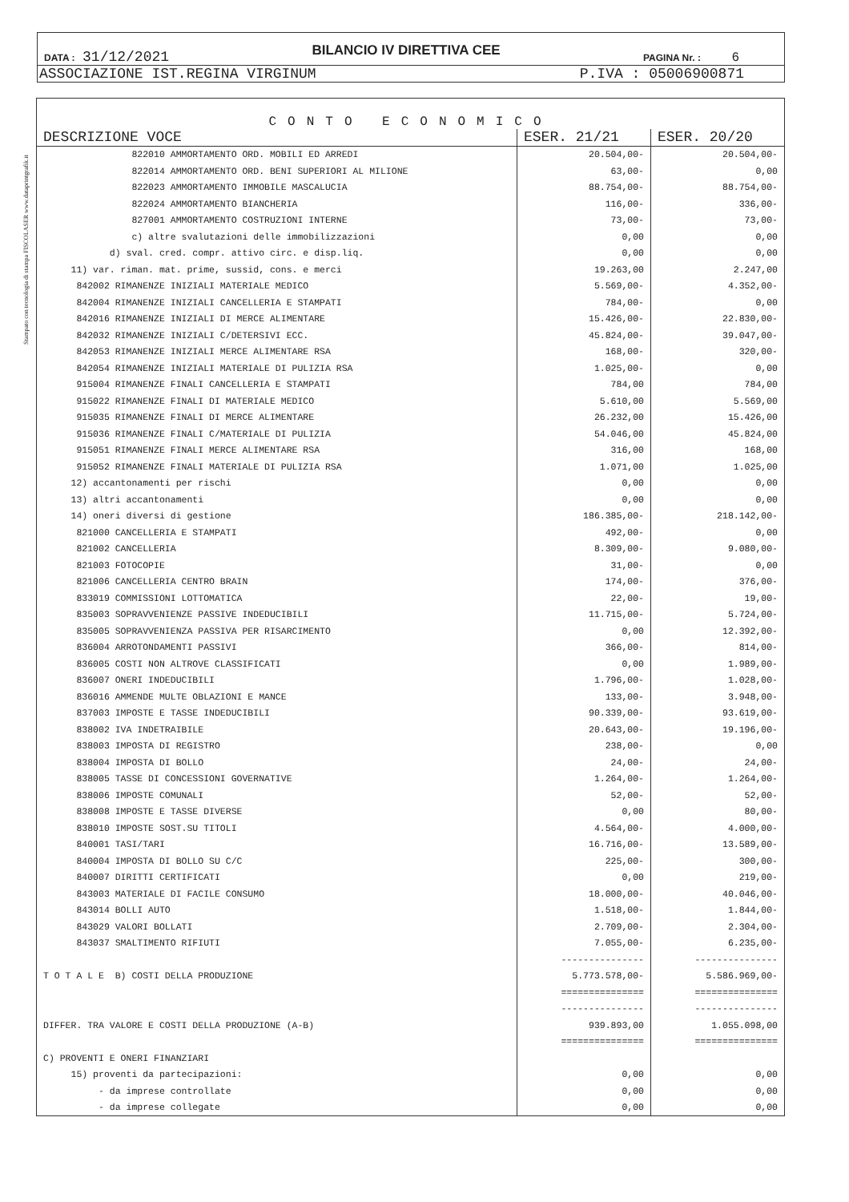Stampato con tecnologia di stampa FISCOLASER www.dataprintgrafik.it
DATA : 31/12/2021 BILANCIO IV DIRETTIVA CEE PAGINA Nr. : 6
ASSOCIAZIONE IST.REGINA VIRGINUM P.IVA : 05006900871
CONTO ECONOMICO
| DESCRIZIONE VOCE | ESER. 21/21 | ESER. 20/20 |
| --- | --- | --- |
| 822010 AMMORTAMENTO ORD. MOBILI ED ARREDI | 20.504,00- | 20.504,00- |
| 822014 AMMORTAMENTO ORD. BENI SUPERIORI AL MILIONE | 63,00- | 0,00 |
| 822023 AMMORTAMENTO IMMOBILE MASCALUCIA | 88.754,00- | 88.754,00- |
| 822024 AMMORTAMENTO BIANCHERIA | 116,00- | 336,00- |
| 827001 AMMORTAMENTO COSTRUZIONI INTERNE | 73,00- | 73,00- |
| c) altre svalutazioni delle immobilizzazioni | 0,00 | 0,00 |
| d) sval. cred. compr. attivo circ. e disp.liq. | 0,00 | 0,00 |
| 11) var. riman. mat. prime, sussid, cons. e merci | 19.263,00 | 2.247,00 |
| 842002 RIMANENZE INIZIALI MATERIALE MEDICO | 5.569,00- | 4.352,00- |
| 842004 RIMANENZE INIZIALI CANCELLERIA E STAMPATI | 784,00- | 0,00 |
| 842016 RIMANENZE INIZIALI DI MERCE ALIMENTARE | 15.426,00- | 22.830,00- |
| 842032 RIMANENZE INIZIALI C/DETERSIVI ECC. | 45.824,00- | 39.047,00- |
| 842053 RIMANENZE INIZIALI MERCE ALIMENTARE RSA | 168,00- | 320,00- |
| 842054 RIMANENZE INIZIALI MATERIALE DI PULIZIA RSA | 1.025,00- | 0,00 |
| 915004 RIMANENZE FINALI CANCELLERIA E STAMPATI | 784,00 | 784,00 |
| 915022 RIMANENZE FINALI DI MATERIALE MEDICO | 5.610,00 | 5.569,00 |
| 915035 RIMANENZE FINALI DI MERCE ALIMENTARE | 26.232,00 | 15.426,00 |
| 915036 RIMANENZE FINALI C/MATERIALE DI PULIZIA | 54.046,00 | 45.824,00 |
| 915051 RIMANENZE FINALI MERCE ALIMENTARE RSA | 316,00 | 168,00 |
| 915052 RIMANENZE FINALI MATERIALE DI PULIZIA RSA | 1.071,00 | 1.025,00 |
| 12) accantonamenti per rischi | 0,00 | 0,00 |
| 13) altri accantonamenti | 0,00 | 0,00 |
| 14) oneri diversi di gestione | 186.385,00- | 218.142,00- |
| 821000 CANCELLERIA E STAMPATI | 492,00- | 0,00 |
| 821002 CANCELLERIA | 8.309,00- | 9.080,00- |
| 821003 FOTOCOPIE | 31,00- | 0,00 |
| 821006 CANCELLERIA CENTRO BRAIN | 174,00- | 376,00- |
| 833019 COMMISSIONI LOTTOMATICA | 22,00- | 19,00- |
| 835003 SOPRAVVENIENZE PASSIVE INDEDUCIBILI | 11.715,00- | 5.724,00- |
| 835005 SOPRAVVENIENZA PASSIVA PER RISARCIMENTO | 0,00 | 12.392,00- |
| 836004 ARROTONDAMENTI PASSIVI | 366,00- | 814,00- |
| 836005 COSTI NON ALTROVE CLASSIFICATI | 0,00 | 1.989,00- |
| 836007 ONERI INDEDUCIBILI | 1.796,00- | 1.028,00- |
| 836016 AMMENDE MULTE OBLAZIONI E MANCE | 133,00- | 3.948,00- |
| 837003 IMPOSTE E TASSE INDEDUCIBILI | 90.339,00- | 93.619,00- |
| 838002 IVA INDETRAIBILE | 20.643,00- | 19.196,00- |
| 838003 IMPOSTA DI REGISTRO | 238,00- | 0,00 |
| 838004 IMPOSTA DI BOLLO | 24,00- | 24,00- |
| 838005 TASSE DI CONCESSIONI GOVERNATIVE | 1.264,00- | 1.264,00- |
| 838006 IMPOSTE COMUNALI | 52,00- | 52,00- |
| 838008 IMPOSTE E TASSE DIVERSE | 0,00 | 80,00- |
| 838010 IMPOSTE SOST.SU TITOLI | 4.564,00- | 4.000,00- |
| 840001 TASI/TARI | 16.716,00- | 13.589,00- |
| 840004 IMPOSTA DI BOLLO SU C/C | 225,00- | 300,00- |
| 840007 DIRITTI CERTIFICATI | 0,00 | 219,00- |
| 843003 MATERIALE DI FACILE CONSUMO | 18.000,00- | 40.046,00- |
| 843014 BOLLI AUTO | 1.518,00- | 1.844,00- |
| 843029 VALORI BOLLATI | 2.709,00- | 2.304,00- |
| 843037 SMALTIMENTO RIFIUTI | 7.055,00- | 6.235,00- |
| | --------------- | --------------- |
| T O T A L E B) COSTI DELLA PRODUZIONE | 5.773.578,00- | 5.586.969,00- |
| | =============== | =============== |
| | --------------- | --------------- |
| DIFFER. TRA VALORE E COSTI DELLA PRODUZIONE (A-B) | 939.893,00 | 1.055.098,00 |
| | =============== | =============== |
| C) PROVENTI E ONERI FINANZIARI | | |
| 15) proventi da partecipazioni: | 0,00 | 0,00 |
| - da imprese controllate | 0,00 | 0,00 |
| - da imprese collegate | 0,00 | 0,00 |